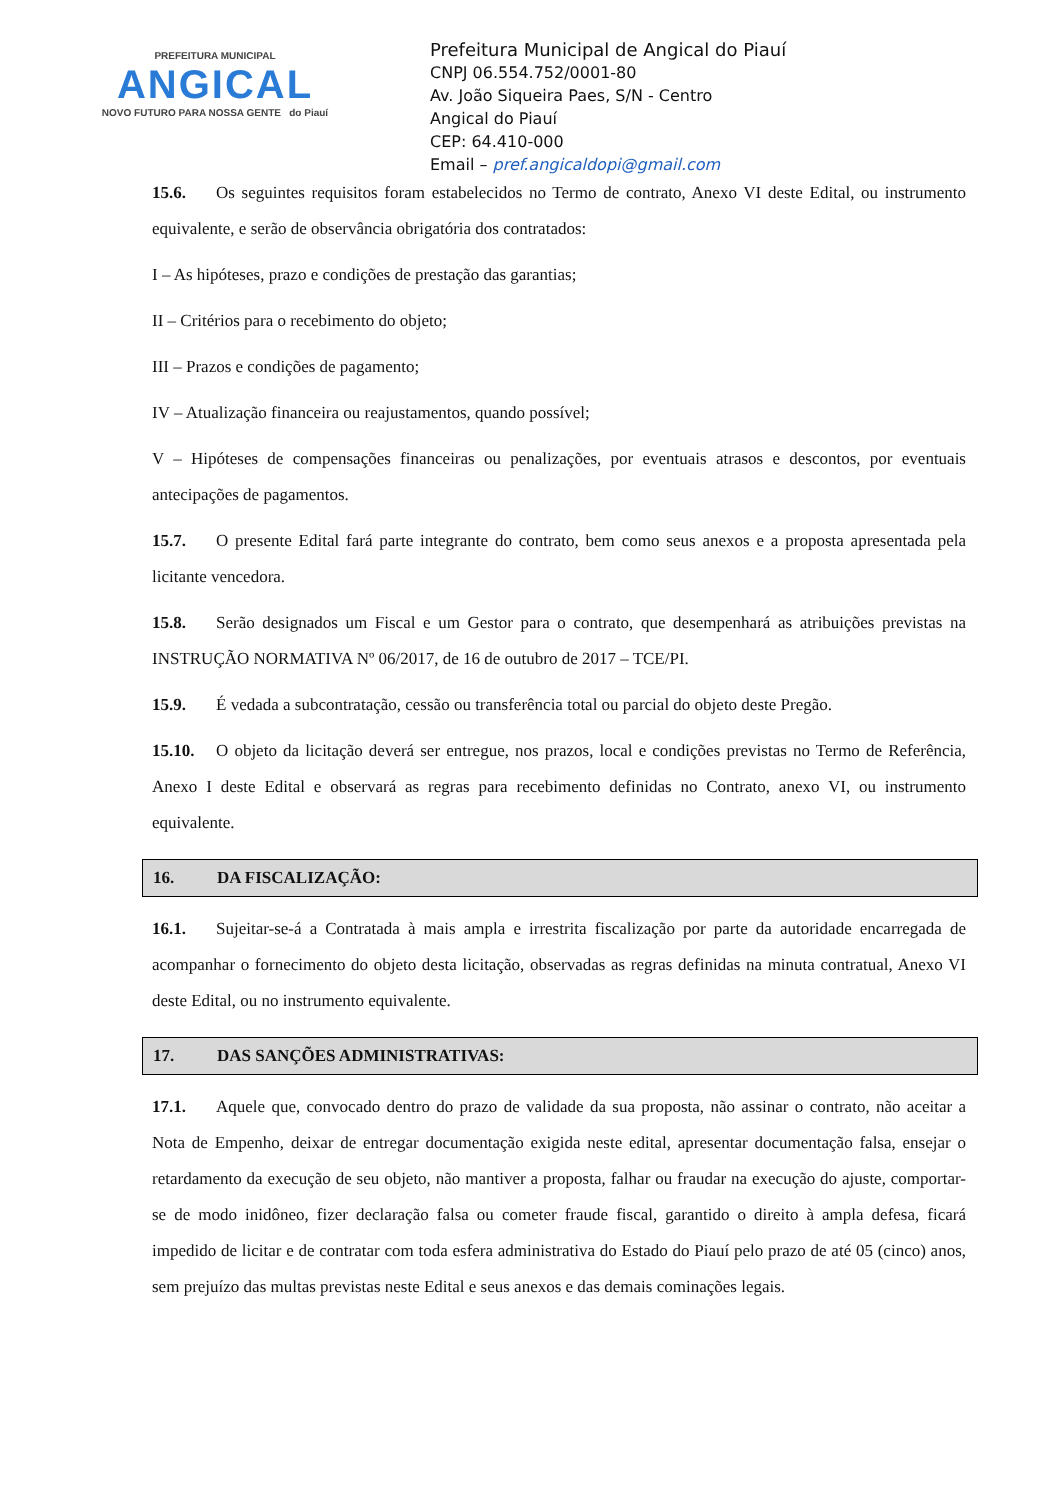PREFEITURA MUNICIPAL
ANGICAL
NOVO FUTURO PARA NOSSA GENTE do Piauí
Prefeitura Municipal de Angical do Piauí
CNPJ 06.554.752/0001-80
Av. João Siqueira Paes, S/N - Centro
Angical do Piauí
CEP: 64.410-000
Email – pref.angicaldopi@gmail.com
15.6. Os seguintes requisitos foram estabelecidos no Termo de contrato, Anexo VI deste Edital, ou instrumento equivalente, e serão de observância obrigatória dos contratados:
I – As hipóteses, prazo e condições de prestação das garantias;
II – Critérios para o recebimento do objeto;
III – Prazos e condições de pagamento;
IV – Atualização financeira ou reajustamentos, quando possível;
V – Hipóteses de compensações financeiras ou penalizações, por eventuais atrasos e descontos, por eventuais antecipações de pagamentos.
15.7. O presente Edital fará parte integrante do contrato, bem como seus anexos e a proposta apresentada pela licitante vencedora.
15.8. Serão designados um Fiscal e um Gestor para o contrato, que desempenhará as atribuições previstas na INSTRUÇÃO NORMATIVA Nº 06/2017, de 16 de outubro de 2017 – TCE/PI.
15.9. É vedada a subcontratação, cessão ou transferência total ou parcial do objeto deste Pregão.
15.10. O objeto da licitação deverá ser entregue, nos prazos, local e condições previstas no Termo de Referência, Anexo I deste Edital e observará as regras para recebimento definidas no Contrato, anexo VI, ou instrumento equivalente.
16. DA FISCALIZAÇÃO:
16.1. Sujeitar-se-á a Contratada à mais ampla e irrestrita fiscalização por parte da autoridade encarregada de acompanhar o fornecimento do objeto desta licitação, observadas as regras definidas na minuta contratual, Anexo VI deste Edital, ou no instrumento equivalente.
17. DAS SANÇÕES ADMINISTRATIVAS:
17.1. Aquele que, convocado dentro do prazo de validade da sua proposta, não assinar o contrato, não aceitar a Nota de Empenho, deixar de entregar documentação exigida neste edital, apresentar documentação falsa, ensejar o retardamento da execução de seu objeto, não mantiver a proposta, falhar ou fraudar na execução do ajuste, comportar-se de modo inidôneo, fizer declaração falsa ou cometer fraude fiscal, garantido o direito à ampla defesa, ficará impedido de licitar e de contratar com toda esfera administrativa do Estado do Piauí pelo prazo de até 05 (cinco) anos, sem prejuízo das multas previstas neste Edital e seus anexos e das demais cominações legais.